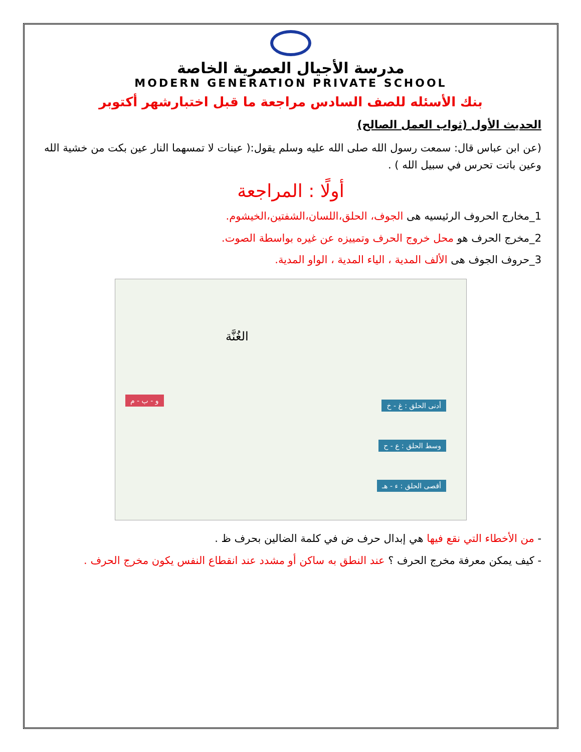مدرسة الأجيال العصرية الخاصة
MODERN GENERATION PRIVATE SCHOOL
بنك الأسئله للصف السادس مراجعة ما قبل اختبارشهر أكتوبر
الحديث الأول (ثواب العمل الصالح)
(عن ابن عباس قال: سمعت رسول الله صلى الله عليه وسلم يقول:( عينات لا تمسهما النار عين بكت من خشية الله وعين باتت تحرس في سبيل الله ) .
أولًا : المراجعة
1_مخارج الحروف الرئيسيه هى الجوف، الحلق،اللسان،الشفتين،الخيشوم.
2_مخرج الحرف هو محل خروج الحرف وتمييزه عن غيره بواسطة الصوت.
3_حروف الجوف هى الألف المدية ، الياء المدية ، الواو المدية.
الغُنَّة
أدنى الحلق : غ - خ
وسط الحلق : ع - ح
أقصى الحلق : ء - هـ
و - ب - م
- من الأخطاء التي نقع فيها هي إبدال حرف ض في كلمة الضالين بحرف ظ .
- كيف يمكن معرفة مخرج الحرف ؟ عند النطق به ساكن أو مشدد عند انقطاع النفس يكون مخرج الحرف .